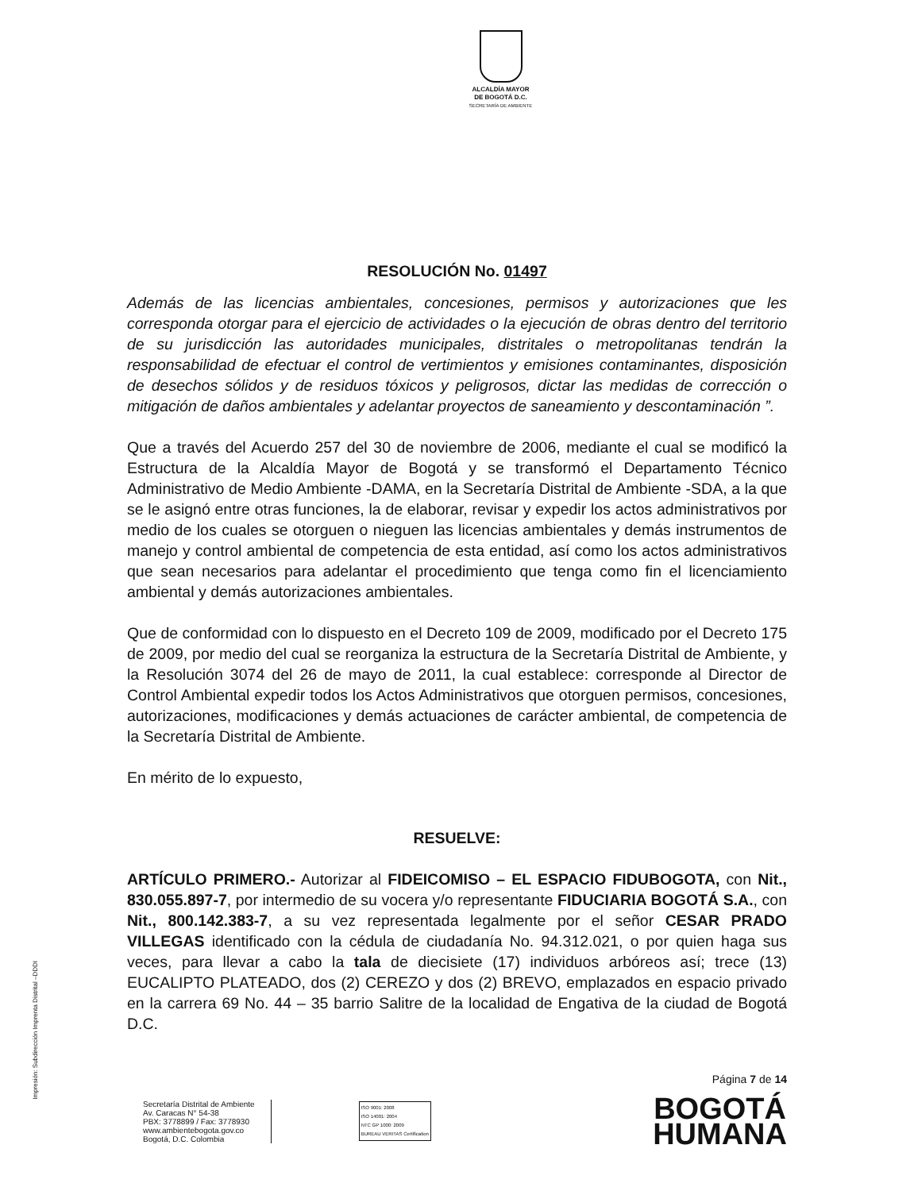ALCALDÍA MAYOR
DE BOGOTÁ D.C.
SECRETARÍA DE AMBIENTE
RESOLUCIÓN No. 01497
Además de las licencias ambientales, concesiones, permisos y autorizaciones que les corresponda otorgar para el ejercicio de actividades o la ejecución de obras dentro del territorio de su jurisdicción las autoridades municipales, distritales o metropolitanas tendrán la responsabilidad de efectuar el control de vertimientos y emisiones contaminantes, disposición de desechos sólidos y de residuos tóxicos y peligrosos, dictar las medidas de corrección o mitigación de daños ambientales y adelantar proyectos de saneamiento y descontaminación ”.
Que a través del Acuerdo 257 del 30 de noviembre de 2006, mediante el cual se modificó la Estructura de la Alcaldía Mayor de Bogotá y se transformó el Departamento Técnico Administrativo de Medio Ambiente -DAMA, en la Secretaría Distrital de Ambiente -SDA, a la que se le asignó entre otras funciones, la de elaborar, revisar y expedir los actos administrativos por medio de los cuales se otorguen o nieguen las licencias ambientales y demás instrumentos de manejo y control ambiental de competencia de esta entidad, así como los actos administrativos que sean necesarios para adelantar el procedimiento que tenga como fin el licenciamiento ambiental y demás autorizaciones ambientales.
Que de conformidad con lo dispuesto en el Decreto 109 de 2009, modificado por el Decreto 175 de 2009, por medio del cual se reorganiza la estructura de la Secretaría Distrital de Ambiente, y la Resolución 3074 del 26 de mayo de 2011, la cual establece: corresponde al Director de Control Ambiental expedir todos los Actos Administrativos que otorguen permisos, concesiones, autorizaciones, modificaciones y demás actuaciones de carácter ambiental, de competencia de la Secretaría Distrital de Ambiente.
En mérito de lo expuesto,
RESUELVE:
ARTÍCULO PRIMERO.- Autorizar al FIDEICOMISO – EL ESPACIO FIDUBOGOTA, con Nit., 830.055.897-7, por intermedio de su vocera y/o representante FIDUCIARIA BOGOTÁ S.A., con Nit., 800.142.383-7, a su vez representada legalmente por el señor CESAR PRADO VILLEGAS identificado con la cédula de ciudadanía No. 94.312.021, o por quien haga sus veces, para llevar a cabo la tala de diecisiete (17) individuos arbóreos así; trece (13) EUCALIPTO PLATEADO, dos (2) CEREZO y dos (2) BREVO, emplazados en espacio privado en la carrera 69 No. 44 – 35 barrio Salitre de la localidad de Engativa de la ciudad de Bogotá D.C.
Página 7 de 14
Secretaría Distrital de Ambiente
Av. Caracas N° 54-38
PBX: 3778899 / Fax: 3778930
www.ambientebogota.gov.co
Bogotá, D.C. Colombia
ISO 9001: 2008
ISO 14001: 2004
NTC GP 1000: 2009
BUREAU VERITAS Certification
BOGOTÁ
HUMANA
Impresión: Subdirección Imprenta Distrital –DDDI